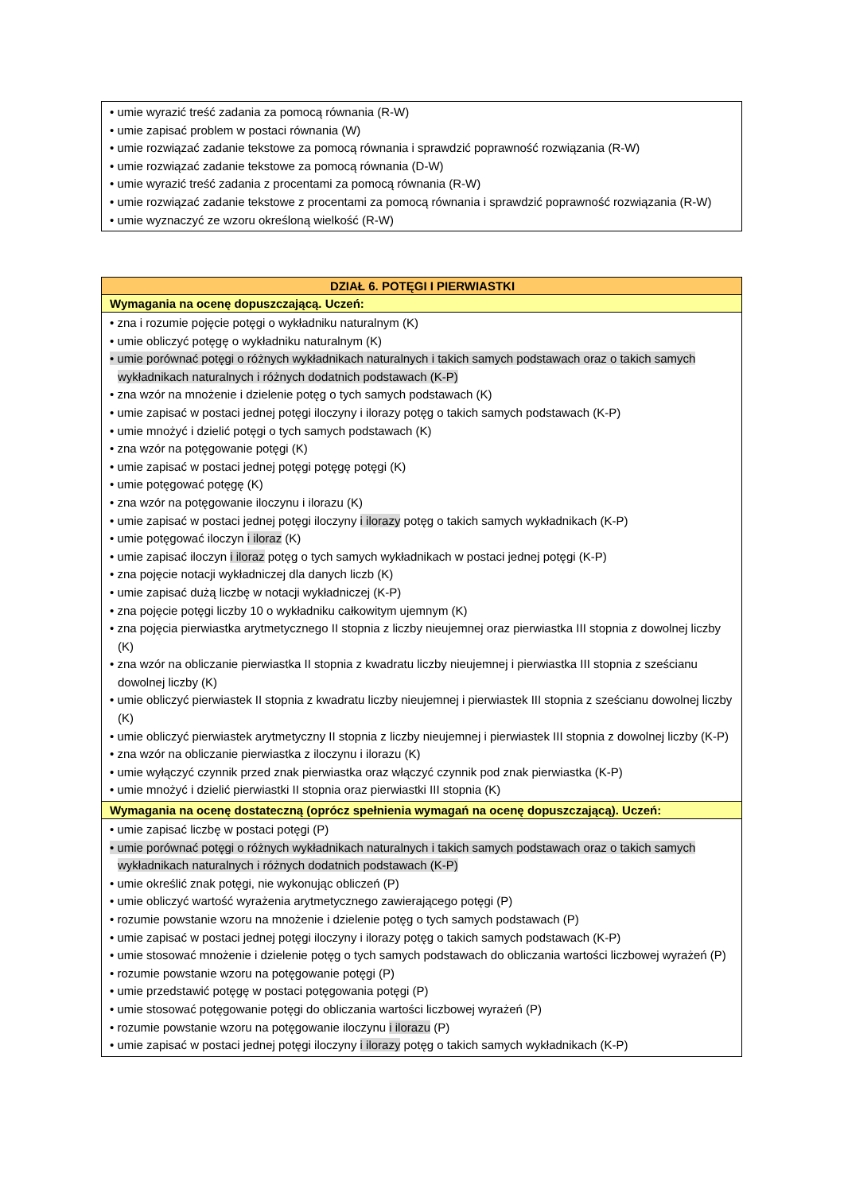| • umie wyrazić treść zadania za pomocą równania (R-W) • umie zapisać problem w postaci równania (W) • umie rozwiązać zadanie tekstowe za pomocą równania i sprawdzić poprawność rozwiązania (R-W) • umie rozwiązać zadanie tekstowe za pomocą równania (D-W) • umie wyrazić treść zadania z procentami za pomocą równania (R-W) • umie rozwiązać zadanie tekstowe z procentami za pomocą równania i sprawdzić poprawność rozwiązania (R-W) • umie wyznaczyć ze wzoru określoną wielkość (R-W) |
| DZIAŁ 6. POTĘGI I PIERWIASTKI |
| --- |
| Wymagania na ocenę dopuszczającą. Uczeń: |
| • zna i rozumie pojęcie potęgi o wykładniku naturalnym (K) • umie obliczyć potęgę o wykładniku naturalnym (K) • umie porównać potęgi o różnych wykładnikach naturalnych i takich samych podstawach oraz o takich samych wykładnikach naturalnych i różnych dodatnich podstawach (K-P) • zna wzór na mnożenie i dzielenie potęg o tych samych podstawach (K) • umie zapisać w postaci jednej potęgi iloczyny i ilorazy potęg o takich samych podstawach (K-P) • umie mnożyć i dzielić potęgi o tych samych podstawach (K) • zna wzór na potęgowanie potęgi (K) • umie zapisać w postaci jednej potęgi potęgę potęgi (K) • umie potęgować potęgę (K) • zna wzór na potęgowanie iloczynu i ilorazu (K) • umie zapisać w postaci jednej potęgi iloczyny i ilorazy potęg o takich samych wykładnikach (K-P) • umie potęgować iloczyn i iloraz (K) • umie zapisać iloczyn i iloraz potęg o tych samych wykładnikach w postaci jednej potęgi (K-P) • zna pojęcie notacji wykładniczej dla danych liczb (K) • umie zapisać dużą liczbę w notacji wykładniczej (K-P) • zna pojęcie potęgi liczby 10 o wykładniku całkowitym ujemnym (K) • zna pojęcia pierwiastka arytmetycznego II stopnia z liczby nieujemnej oraz pierwiastka III stopnia z dowolnej liczby (K) • zna wzór na obliczanie pierwiastka II stopnia z kwadratu liczby nieujemnej i pierwiastka III stopnia z sześcianu dowolnej liczby (K) • umie obliczyć pierwiastek II stopnia z kwadratu liczby nieujemnej i pierwiastek III stopnia z sześcianu dowolnej liczby (K) • umie obliczyć pierwiastek arytmetyczny II stopnia z liczby nieujemnej i pierwiastek III stopnia z dowolnej liczby (K-P) • zna wzór na obliczanie pierwiastka z iloczynu i ilorazu (K) • umie wyłączyć czynnik przed znak pierwiastka oraz włączyć czynnik pod znak pierwiastka (K-P) • umie mnożyć i dzielić pierwiastki II stopnia oraz pierwiastki III stopnia (K) |
| Wymagania na ocenę dostateczną (oprócz spełnienia wymagań na ocenę dopuszczającą). Uczeń: |
| • umie zapisać liczbę w postaci potęgi (P) • umie porównać potęgi o różnych wykładnikach naturalnych i takich samych podstawach oraz o takich samych wykładnikach naturalnych i różnych dodatnich podstawach (K-P) • umie określić znak potęgi, nie wykonując obliczeń (P) • umie obliczyć wartość wyrażenia arytmetycznego zawierającego potęgi (P) • rozumie powstanie wzoru na mnożenie i dzielenie potęg o tych samych podstawach (P) • umie zapisać w postaci jednej potęgi iloczyny i ilorazy potęg o takich samych podstawach (K-P) • umie stosować mnożenie i dzielenie potęg o tych samych podstawach do obliczania wartości liczbowej wyrażeń (P) • rozumie powstanie wzoru na potęgowanie potęgi (P) • umie przedstawić potęgę w postaci potęgowania potęgi (P) • umie stosować potęgowanie potęgi do obliczania wartości liczbowej wyrażeń (P) • rozumie powstanie wzoru na potęgowanie iloczynu i ilorazu (P) • umie zapisać w postaci jednej potęgi iloczyny i ilorazy potęg o takich samych wykładnikach (K-P) |